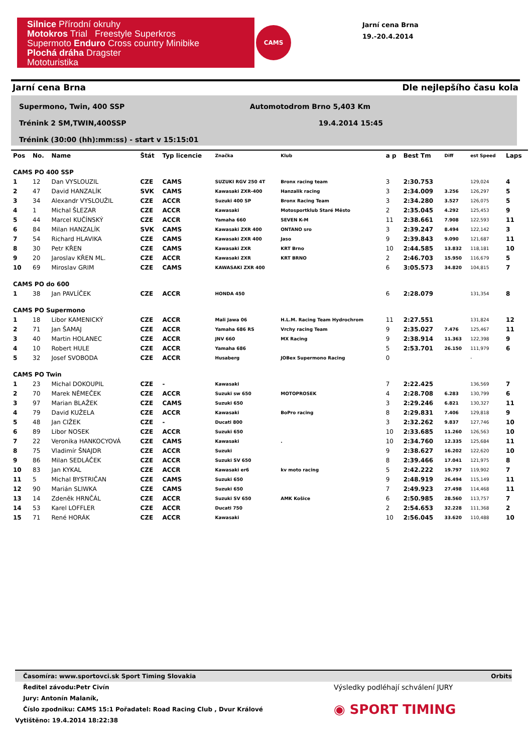Silnice Přírodní okruhy
Motokros Trial Freestyle Superkros
Supermoto Enduro Cross country Minibike
Plochá dráha Dragster
Mototuristika
CAMS
Jarní cena Brna
19.-20.4.2014
Jarní cena Brna Dle nejlepšího času kola
Supermono, Twin, 400 SSP Automotodrom Brno 5,403 Km
Trénink 2 SM,TWIN,400SSP 19.4.2014 15:45
Trénink (30:00 (hh):mm:ss) - start v 15:15:01
| Pos | No. | Name | Štát | Typ licencie | Značka | Klub | a p | Best Tm | Diff | est Speed | Laps |
| --- | --- | --- | --- | --- | --- | --- | --- | --- | --- | --- | --- |
| CAMS PO 400 SSP | | | | | | | | | | | |
| 1 | 12 | Dan VYSLOUZIL | CZE | CAMS | SUZUKI RGV 250 4T | Bronx racing team | 3 | 2:30.753 | | 129,024 | 4 |
| 2 | 47 | David HANZALÍK | SVK | CAMS | Kawasaki ZXR-400 | Hanzalik racing | 3 | 2:34.009 | 3.256 | 126,297 | 5 |
| 3 | 34 | Alexandr VYSLOUŽIL | CZE | ACCR | Suzuki 400 SP | Bronx Racing Team | 3 | 2:34.280 | 3.527 | 126,075 | 5 |
| 4 | 1 | Michal ŠLEZAR | CZE | ACCR | Kawasaki | Motosportklub Staré Město | 2 | 2:35.045 | 4.292 | 125,453 | 9 |
| 5 | 44 | Marcel KUČÍNSKÝ | CZE | ACCR | Yamaha 660 | SEVEN K-M | 11 | 2:38.661 | 7.908 | 122,593 | 11 |
| 6 | 84 | Milan HANZALÍK | SVK | CAMS | Kawasaki ZXR 400 | ONTANO sro | 3 | 2:39.247 | 8.494 | 122,142 | 3 |
| 7 | 54 | Richard HLAVIKA | CZE | CAMS | Kawasaki ZXR 400 | Jaso | 9 | 2:39.843 | 9.090 | 121,687 | 11 |
| 8 | 30 | Petr KŘEN | CZE | CAMS | Kawasaki ZXR | KRT Brno | 10 | 2:44.585 | 13.832 | 118,181 | 10 |
| 9 | 20 | Jaroslav KŘEN ML. | CZE | ACCR | Kawasaki ZXR | KRT BRNO | 2 | 2:46.703 | 15.950 | 116,679 | 5 |
| 10 | 69 | Miroslav GRIM | CZE | CAMS | KAWASAKI ZXR 400 | | 6 | 3:05.573 | 34.820 | 104,815 | 7 |
| CAMS PO do 600 | | | | | | | | | | | |
| 1 | 38 | Jan PAVLÍČEK | CZE | ACCR | HONDA 450 | | 6 | 2:28.079 | | 131,354 | 8 |
| CAMS PO Supermono | | | | | | | | | | | |
| 1 | 18 | Libor KAMENICKÝ | CZE | ACCR | Mali Jawa 06 | H.L.M. Racing Team Hydrochrom | 11 | 2:27.551 | | 131,824 | 12 |
| 2 | 71 | Jan ŠAMAJ | CZE | ACCR | Yamaha 686 RS | Vrchy racing Team | 9 | 2:35.027 | 7.476 | 125,467 | 11 |
| 3 | 40 | Martin HOLANEC | CZE | ACCR | JNV 660 | MX Racing | 9 | 2:38.914 | 11.363 | 122,398 | 9 |
| 4 | 10 | Robert HULE | CZE | ACCR | Yamaha 686 | | 5 | 2:53.701 | 26.150 | 111,979 | 6 |
| 5 | 32 | Josef SVOBODA | CZE | ACCR | Husaberg | JOBex Supermono Racing | 0 | | | - | |
| CAMS PO Twin | | | | | | | | | | | |
| 1 | 23 | Michal DOKOUPIL | CZE | - | Kawasaki | | 7 | 2:22.425 | | 136,569 | 7 |
| 2 | 70 | Marek NĚMEČEK | CZE | ACCR | Suzuki sw 650 | MOTOPROSEK | 4 | 2:28.708 | 6.283 | 130,799 | 6 |
| 3 | 97 | Marian BLAŽEK | CZE | CAMS | Suzuki 650 | | 3 | 2:29.246 | 6.821 | 130,327 | 11 |
| 4 | 79 | David KUŽELA | CZE | ACCR | Kawasaki | BoPro racing | 8 | 2:29.831 | 7.406 | 129,818 | 9 |
| 5 | 48 | Jan CIŽEK | CZE | - | Ducati 800 | | 3 | 2:32.262 | 9.837 | 127,746 | 10 |
| 6 | 89 | Libor NOSEK | CZE | ACCR | Suzuki 650 | | 10 | 2:33.685 | 11.260 | 126,563 | 10 |
| 7 | 22 | Veronika HANKOCYOVÁ | CZE | CAMS | Kawasaki | . | 10 | 2:34.760 | 12.335 | 125,684 | 11 |
| 8 | 75 | Vladimír ŠNAJDR | CZE | ACCR | Suzuki | | 9 | 2:38.627 | 16.202 | 122,620 | 10 |
| 9 | 86 | Milan SEDLÁČEK | CZE | ACCR | Suzuki SV 650 | | 8 | 2:39.466 | 17.041 | 121,975 | 8 |
| 10 | 83 | Jan KYKAL | CZE | ACCR | Kawasaki er6 | kv moto racing | 5 | 2:42.222 | 19.797 | 119,902 | 7 |
| 11 | 5 | Michal BYSTRIČAN | CZE | CAMS | Suzuki 650 | | 9 | 2:48.919 | 26.494 | 115,149 | 11 |
| 12 | 90 | Marián SLIWKA | CZE | CAMS | Suzuki 650 | | 7 | 2:49.923 | 27.498 | 114,468 | 11 |
| 13 | 14 | Zdeněk HRNČÁL | CZE | ACCR | Suzuki SV 650 | AMK Košice | 6 | 2:50.985 | 28.560 | 113,757 | 7 |
| 14 | 53 | Karel LOFFLER | CZE | ACCR | Ducati 750 | | 2 | 2:54.653 | 32.228 | 111,368 | 2 |
| 15 | 71 | René HORÁK | CZE | ACCR | Kawasaki | | 10 | 2:56.045 | 33.620 | 110,488 | 10 |
Časomíra: www.sportovci.sk Sport Timing Slovakia Orbits
Ředitel závodu:Petr Civín Výsledky podléhají schválení JURY
Jury: Antonín Malaník,
Číslo zpodniku: CAMS 15:1 Pořadatel: Road Racing Club , Dvur Králové ◉ SPORT TIMING
Vytištěno: 19.4.2014 18:22:38